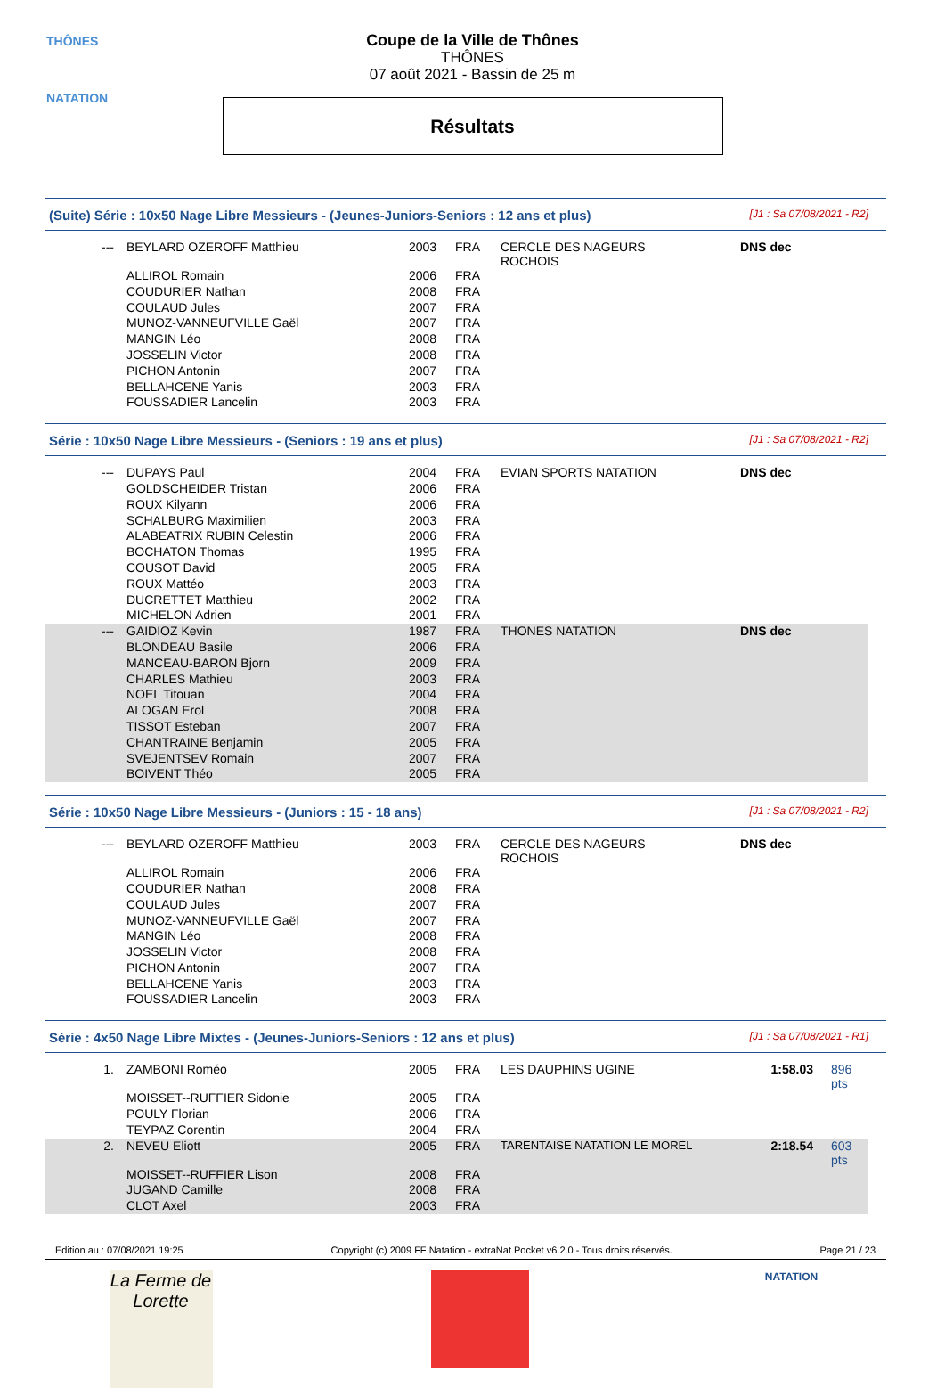THÔNES
NATATION
Coupe de la Ville de Thônes
THÔNES
07 août 2021 - Bassin de 25 m
Résultats
(Suite) Série : 10x50 Nage Libre Messieurs - (Jeunes-Juniors-Seniors : 12 ans et plus) [J1 : Sa 07/08/2021 - R2]
| --- | BEYLARD OZEROFF Matthieu | 2003 | FRA | CERCLE DES NAGEURS ROCHOIS | | DNS dec | |
| | ALLIROL Romain | 2006 | FRA | | | | |
| | COUDURIER Nathan | 2008 | FRA | | | | |
| | COULAUD Jules | 2007 | FRA | | | | |
| | MUNOZ-VANNEUFVILLE Gaël | 2007 | FRA | | | | |
| | MANGIN Léo | 2008 | FRA | | | | |
| | JOSSELIN Victor | 2008 | FRA | | | | |
| | PICHON Antonin | 2007 | FRA | | | | |
| | BELLAHCENE Yanis | 2003 | FRA | | | | |
| | FOUSSADIER Lancelin | 2003 | FRA | | | | |
Série : 10x50 Nage Libre Messieurs - (Seniors : 19 ans et plus) [J1 : Sa 07/08/2021 - R2]
| --- | DUPAYS Paul | 2004 | FRA | EVIAN SPORTS NATATION | | DNS dec | |
| | GOLDSCHEIDER Tristan | 2006 | FRA | | | | |
| | ROUX Kilyann | 2006 | FRA | | | | |
| | SCHALBURG Maximilien | 2003 | FRA | | | | |
| | ALABEATRIX RUBIN Celestin | 2006 | FRA | | | | |
| | BOCHATON Thomas | 1995 | FRA | | | | |
| | COUSOT David | 2005 | FRA | | | | |
| | ROUX Mattéo | 2003 | FRA | | | | |
| | DUCRETTET Matthieu | 2002 | FRA | | | | |
| | MICHELON Adrien | 2001 | FRA | | | | |
| --- | GAIDIOZ Kevin | 1987 | FRA | THONES NATATION | | DNS dec | |
| | BLONDEAU Basile | 2006 | FRA | | | | |
| | MANCEAU-BARON Bjorn | 2009 | FRA | | | | |
| | CHARLES Mathieu | 2003 | FRA | | | | |
| | NOEL Titouan | 2004 | FRA | | | | |
| | ALOGAN Erol | 2008 | FRA | | | | |
| | TISSOT Esteban | 2007 | FRA | | | | |
| | CHANTRAINE Benjamin | 2005 | FRA | | | | |
| | SVEJENTSEV Romain | 2007 | FRA | | | | |
| | BOIVENT Théo | 2005 | FRA | | | | |
Série : 10x50 Nage Libre Messieurs - (Juniors : 15 - 18 ans) [J1 : Sa 07/08/2021 - R2]
| --- | BEYLARD OZEROFF Matthieu | 2003 | FRA | CERCLE DES NAGEURS ROCHOIS | | DNS dec | |
| | ALLIROL Romain | 2006 | FRA | | | | |
| | COUDURIER Nathan | 2008 | FRA | | | | |
| | COULAUD Jules | 2007 | FRA | | | | |
| | MUNOZ-VANNEUFVILLE Gaël | 2007 | FRA | | | | |
| | MANGIN Léo | 2008 | FRA | | | | |
| | JOSSELIN Victor | 2008 | FRA | | | | |
| | PICHON Antonin | 2007 | FRA | | | | |
| | BELLAHCENE Yanis | 2003 | FRA | | | | |
| | FOUSSADIER Lancelin | 2003 | FRA | | | | |
Série : 4x50 Nage Libre Mixtes - (Jeunes-Juniors-Seniors : 12 ans et plus) [J1 : Sa 07/08/2021 - R1]
| 1. | ZAMBONI Roméo | 2005 | FRA | LES DAUPHINS UGINE | | 1:58.03 | 896 pts |
| | MOISSET--RUFFIER Sidonie | 2005 | FRA | | | | |
| | POULY Florian | 2006 | FRA | | | | |
| | TEYPAZ Corentin | 2004 | FRA | | | | |
| 2. | NEVEU Eliott | 2005 | FRA | TARENTAISE NATATION LE MOREL | | 2:18.54 | 603 pts |
| | MOISSET--RUFFIER Lison | 2008 | FRA | | | | |
| | JUGAND Camille | 2008 | FRA | | | | |
| | CLOT Axel | 2003 | FRA | | | | |
Edition au : 07/08/2021 19:25 Copyright (c) 2009 FF Natation - extraNat Pocket v6.2.0 - Tous droits réservés. Page 21 / 23
La Ferme de Lorette
NATATION